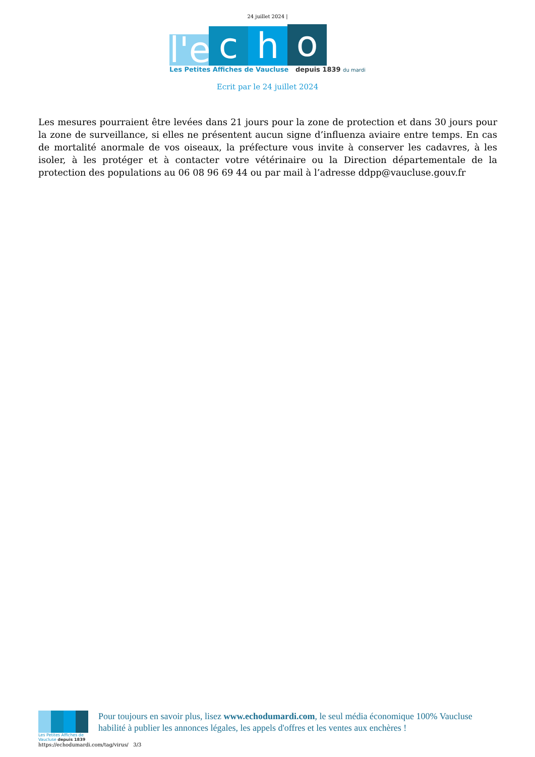24 juillet 2024 |
l'e
c
h
o
Les Petites Affiches de Vaucluse depuis 1839 du mardi
Ecrit par le 24 juillet 2024
Les mesures pourraient être levées dans 21 jours pour la zone de protection et dans 30 jours pour la zone de surveillance, si elles ne présentent aucun signe d’influenza aviaire entre temps. En cas de mortalité anormale de vos oiseaux, la préfecture vous invite à conserver les cadavres, à les isoler, à les protéger et à contacter votre vétérinaire ou la Direction départementale de la protection des populations au 06 08 96 69 44 ou par mail à l’adresse ddpp@vaucluse.gouv.fr
Les Petites Affiches de Vaucluse depuis 1839
Pour toujours en savoir plus, lisez www.echodumardi.com, le seul média économique 100% Vaucluse habilité à publier les annonces légales, les appels d'offres et les ventes aux enchères !
https://echodumardi.com/tag/virus/ 3/3